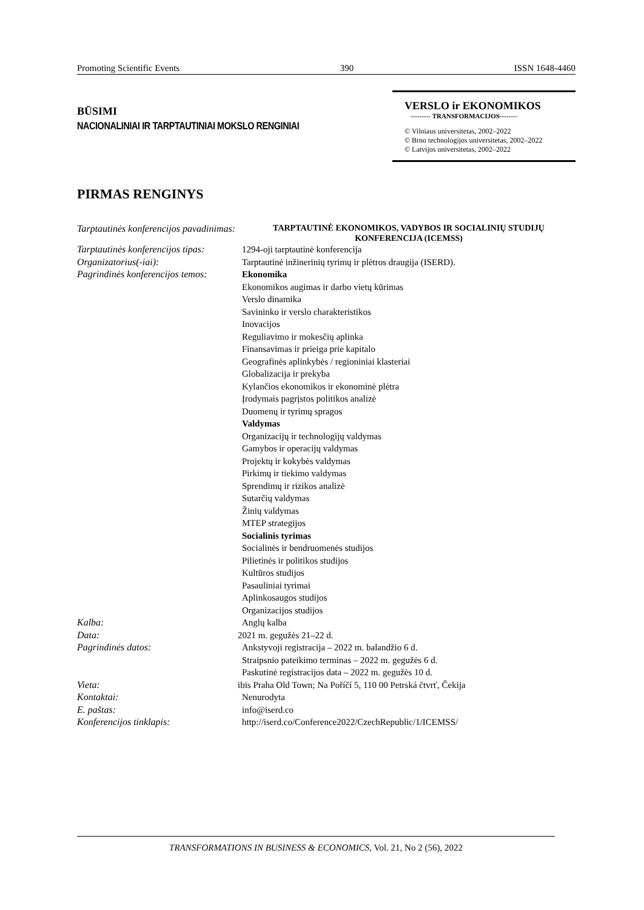Promoting Scientific Events 390 ISSN 1648-4460
BŪSIMI
NACIONALINIAI IR TARPTAUTINIAI MOKSLO RENGINIAI
VERSLO ir EKONOMIKOS
--------- TRANSFORMACIJOS--------
© Vilniaus universitetas, 2002–2022
© Brno technologijos universitetas, 2002–2022
© Latvijos universitetas, 2002–2022
PIRMAS RENGINYS
| Tarptautinės konferencijos pavadinimas: | TARPTAUTINĖ EKONOMIKOS, VADYBOS IR SOCIALINIŲ STUDIJŲ KONFERENCIJA (ICEMSS) |
| Tarptautinės konferencijos tipas: | 1294-oji tarptautinė konferencija |
| Organizatorius(-iai): | Tarptautinė inžinerinių tyrimų ir plėtros draugija (ISERD). |
| Pagrindinės konferencijos temos: | Ekonomika Ekonomikos augimas ir darbo vietų kūrimas Verslo dinamika Savininko ir verslo charakteristikos Inovacijos Reguliavimo ir mokesčių aplinka Finansavimas ir prieiga prie kapitalo Geografinės aplinkybės / regioniniai klasteriai Globalizacija ir prekyba Kylančios ekonomikos ir ekonominė plėtra Įrodymais pagrįstos politikos analizė Duomenų ir tyrimų spragos Valdymas Organizacijų ir technologijų valdymas Gamybos ir operacijų valdymas Projektų ir kokybės valdymas Pirkimų ir tiekimo valdymas Sprendimų ir rizikos analizė Sutarčių valdymas Žinių valdymas MTEP strategijos Socialinis tyrimas Socialinės ir bendruomenės studijos Pilietinės ir politikos studijos Kultūros studijos Pasauliniai tyrimai Aplinkosaugos studijos Organizacijos studijos |
| Kalba: | Anglų kalba |
| Data: | 2021 m. gegužės 21–22 d. |
| Pagrindinės datos: | Ankstyvoji registracija – 2022 m. balandžio 6 d. Straipsnio pateikimo terminas – 2022 m. gegužės 6 d. Paskutinė registracijos data – 2022 m. gegužės 10 d. |
| Vieta: | ibis Praha Old Town; Na Poříčí 5, 110 00 Petrská čtvrť, Čekija |
| Kontaktai: | Nenurodyta |
| E. paštas: | info@iserd.co |
| Konferencijos tinklapis: | http://iserd.co/Conference2022/CzechRepublic/1/ICEMSS/ |
TRANSFORMATIONS IN BUSINESS & ECONOMICS, Vol. 21, No 2 (56), 2022